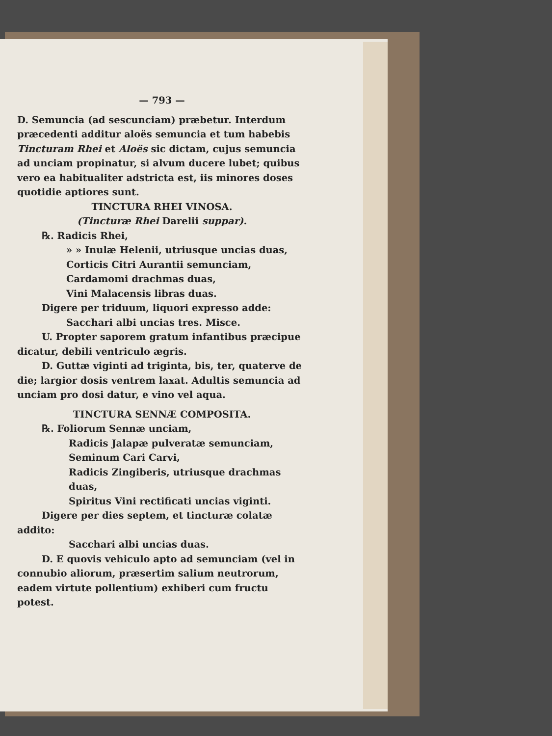— 793 —
D. Semuncia (ad sescunciam) præbetur. Interdum præcedenti additur aloës semuncia et tum habebis Tincturam Rhei et Aloës sic dictam, cujus semuncia ad unciam propinatur, si alvum ducere lubet; quibus vero ea habitualiter adstricta est, iis minores doses quotidie aptiores sunt.
TINCTURA RHEI VINOSA.
(Tincturæ Rhei Darelii suppar).
℞. Radicis Rhei,
» » Inulæ Helenii, utriusque uncias duas,
Corticis Citri Aurantii semunciam,
Cardamomi drachmas duas,
Vini Malacensis libras duas.
Digere per triduum, liquori expresso adde:
Sacchari albi uncias tres. Misce.
U. Propter saporem gratum infantibus præcipue dicatur, debili ventriculo ægris.
D. Guttæ viginti ad triginta, bis, ter, quaterve de die; largior dosis ventrem laxat. Adultis semuncia ad unciam pro dosi datur, e vino vel aqua.
TINCTURA SENNÆ COMPOSITA.
℞. Foliorum Sennæ unciam,
Radicis Jalapæ pulveratæ semunciam,
Seminum Cari Carvi,
Radicis Zingiberis, utriusque drachmas duas,
Spiritus Vini rectificati uncias viginti.
Digere per dies septem, et tincturæ colatæ addito:
Sacchari albi uncias duas.
D. E quovis vehiculo apto ad semunciam (vel in connubio aliorum, præsertim salium neutrorum, eadem virtute pollentium) exhiberi cum fructu potest.